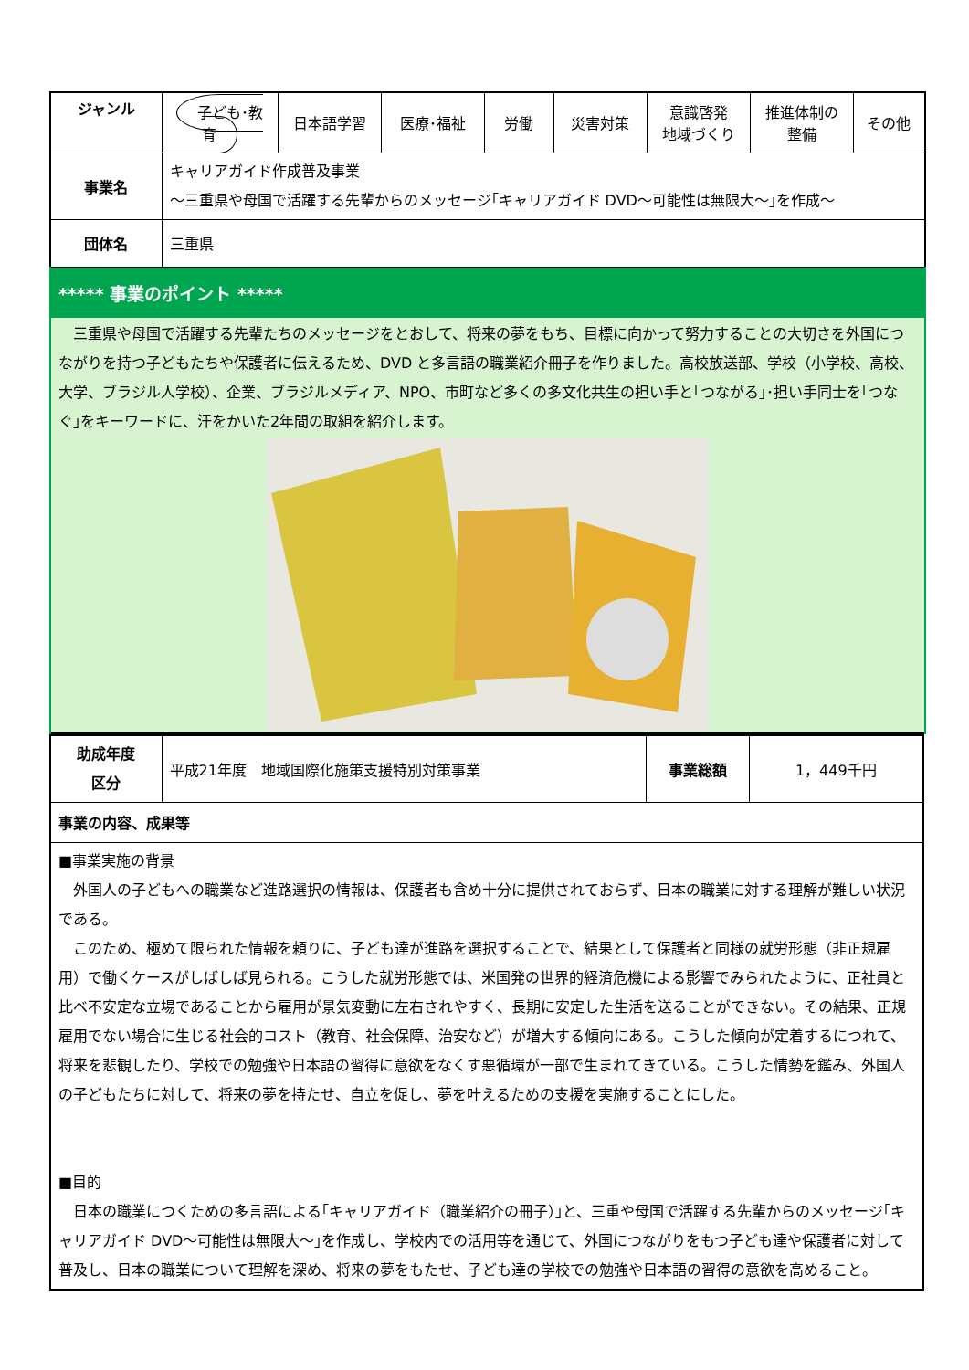| ジャンル | 子ども･教育 | 日本語学習 | 医療･福祉 | 労働 | 災害対策 | 意識啓発 地域づくり | 推進体制の 整備 | その他 |
| 事業名 | キャリアガイド作成普及事業 ～三重県や母国で活躍する先輩からのメッセージ｢キャリアガイド DVD～可能性は無限大～｣を作成～ | | | | | | | |
| 団体名 | 三重県 | | | | | | | |
| ***** 事業のポイント ***** 三重県や母国で活躍する先輩たちのメッセージをとおして、将来の夢をもち、目標に向かって努力することの大切さを外国につながりを持つ子どもたちや保護者に伝えるため、DVD と多言語の職業紹介冊子を作りました。高校放送部、学校（小学校、高校、大学、ブラジル人学校）、企業、ブラジルメディア、NPO、市町など多くの多文化共生の担い手と｢つながる｣･担い手同士を｢つなぐ｣をキーワードに、汗をかいた2年間の取組を紹介します。 | | | | | | | | |
| 助成年度 区分 | 平成21年度 地域国際化施策支援特別対策事業 | 事業総額 | 1，449千円 |
| 事業の内容、成果等 | | | |
| ■事業実施の背景 外国人の子どもへの職業など進路選択の情報は、保護者も含め十分に提供されておらず、日本の職業に対する理解が難しい状況である。 このため、極めて限られた情報を頼りに、子ども達が進路を選択することで、結果として保護者と同様の就労形態（非正規雇用）で働くケースがしばしば見られる。こうした就労形態では、米国発の世界的経済危機による影響でみられたように、正社員と比べ不安定な立場であることから雇用が景気変動に左右されやすく、長期に安定した生活を送ることができない。その結果、正規雇用でない場合に生じる社会的コスト（教育、社会保障、治安など）が増大する傾向にある。こうした傾向が定着するにつれて、将来を悲観したり、学校での勉強や日本語の習得に意欲をなくす悪循環が一部で生まれてきている。こうした情勢を鑑み、外国人の子どもたちに対して、将来の夢を持たせ、自立を促し、夢を叶えるための支援を実施することにした。 ■目的 日本の職業につくための多言語による｢キャリアガイド（職業紹介の冊子）｣と、三重や母国で活躍する先輩からのメッセージ｢キャリアガイド DVD～可能性は無限大～｣を作成し、学校内での活用等を通じて、外国につながりをもつ子ども達や保護者に対して普及し、日本の職業について理解を深め、将来の夢をもたせ、子ども達の学校での勉強や日本語の習得の意欲を高めること。 | | | |